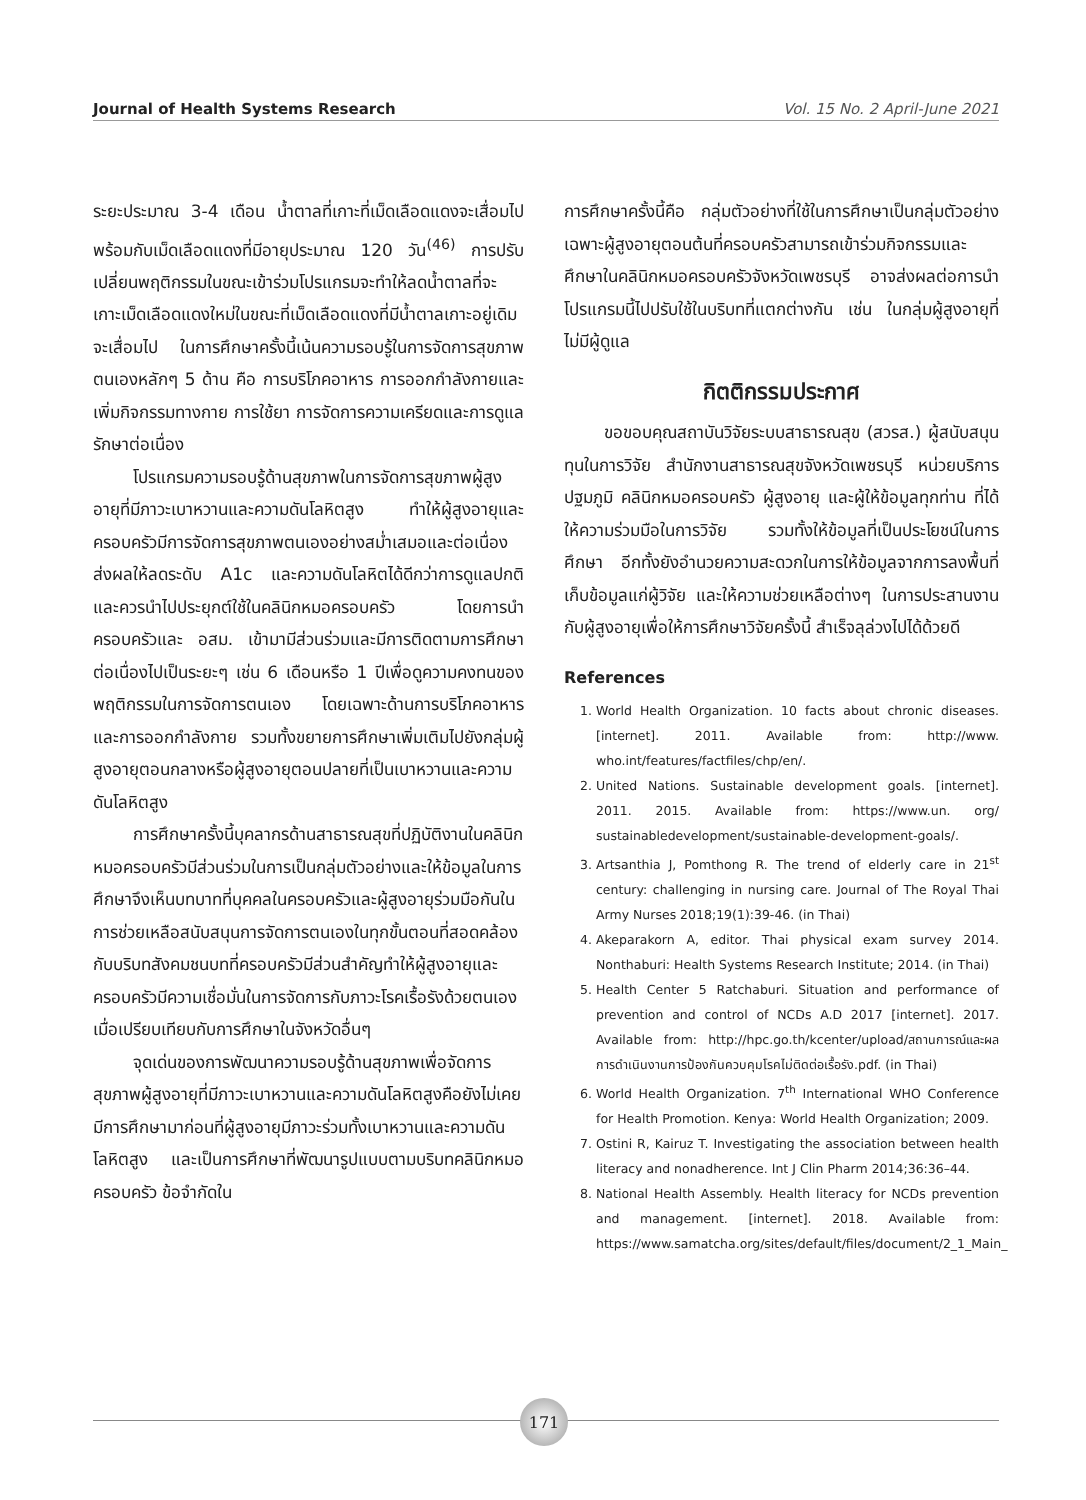Journal of Health Systems Research Vol. 15 No. 2 April-June 2021
ระยะประมาณ 3-4 เดือน น้ำตาลที่เกาะที่เม็ดเลือดแดงจะเสื่อมไปพร้อมกับเม็ดเลือดแดงที่มีอายุประมาณ 120 วัน<sup>(46)</sup> การปรับเปลี่ยนพฤติกรรมในขณะเข้าร่วมโปรแกรมจะทำให้ลดน้ำตาลที่จะเกาะเม็ดเลือดแดงใหม่ในขณะที่เม็ดเลือดแดงที่มีน้ำตาลเกาะอยู่เดิมจะเสื่อมไป ในการศึกษาครั้งนี้เน้นความรอบรู้ในการจัดการสุขภาพตนเองหลักๆ 5 ด้าน คือ การบริโภคอาหาร การออกกำลังกายและเพิ่มกิจกรรมทางกาย การใช้ยา การจัดการความเครียดและการดูแลรักษาต่อเนื่อง
โปรแกรมความรอบรู้ด้านสุขภาพในการจัดการสุขภาพผู้สูงอายุที่มีภาวะเบาหวานและความดันโลหิตสูง ทำให้ผู้สูงอายุและครอบครัวมีการจัดการสุขภาพตนเองอย่างสม่ำเสมอและต่อเนื่อง ส่งผลให้ลดระดับ A1c และความดันโลหิตได้ดีกว่าการดูแลปกติ และควรนำไปประยุกต์ใช้ในคลินิกหมอครอบครัว โดยการนำครอบครัวและ อสม. เข้ามามีส่วนร่วมและมีการติดตามการศึกษาต่อเนื่องไปเป็นระยะๆ เช่น 6 เดือนหรือ 1 ปีเพื่อดูความคงทนของพฤติกรรมในการจัดการตนเอง โดยเฉพาะด้านการบริโภคอาหารและการออกกำลังกาย รวมทั้งขยายการศึกษาเพิ่มเติมไปยังกลุ่มผู้สูงอายุตอนกลางหรือผู้สูงอายุตอนปลายที่เป็นเบาหวานและความดันโลหิตสูง
การศึกษาครั้งนี้บุคลากรด้านสาธารณสุขที่ปฏิบัติงานในคลินิกหมอครอบครัวมีส่วนร่วมในการเป็นกลุ่มตัวอย่างและให้ข้อมูลในการศึกษาจึงเห็นบทบาทที่บุคคลในครอบครัวและผู้สูงอายุร่วมมือกันในการช่วยเหลือสนับสนุนการจัดการตนเองในทุกขั้นตอนที่สอดคล้องกับบริบทสังคมชนบทที่ครอบครัวมีส่วนสำคัญทำให้ผู้สูงอายุและครอบครัวมีความเชื่อมั่นในการจัดการกับภาวะโรคเรื้อรังด้วยตนเองเมื่อเปรียบเทียบกับการศึกษาในจังหวัดอื่นๆ
จุดเด่นของการพัฒนาความรอบรู้ด้านสุขภาพเพื่อจัดการสุขภาพผู้สูงอายุที่มีภาวะเบาหวานและความดันโลหิตสูงคือยังไม่เคยมีการศึกษามาก่อนที่ผู้สูงอายุมีภาวะร่วมทั้งเบาหวานและความดันโลหิตสูง และเป็นการศึกษาที่พัฒนารูปแบบตามบริบทคลินิกหมอครอบครัว ข้อจำกัดใน
การศึกษาครั้งนี้คือ กลุ่มตัวอย่างที่ใช้ในการศึกษาเป็นกลุ่มตัวอย่างเฉพาะผู้สูงอายุตอนต้นที่ครอบครัวสามารถเข้าร่วมกิจกรรมและศึกษาในคลินิกหมอครอบครัวจังหวัดเพชรบุรี อาจส่งผลต่อการนำโปรแกรมนี้ไปปรับใช้ในบริบทที่แตกต่างกัน เช่น ในกลุ่มผู้สูงอายุที่ไม่มีผู้ดูแล
กิตติกรรมประกาศ
ขอขอบคุณสถาบันวิจัยระบบสาธารณสุข (สวรส.) ผู้สนับสนุนทุนในการวิจัย สำนักงานสาธารณสุขจังหวัดเพชรบุรี หน่วยบริการปฐมภูมิ คลินิกหมอครอบครัว ผู้สูงอายุ และผู้ให้ข้อมูลทุกท่าน ที่ได้ให้ความร่วมมือในการวิจัย รวมทั้งให้ข้อมูลที่เป็นประโยชน์ในการศึกษา อีกทั้งยังอำนวยความสะดวกในการให้ข้อมูลจากการลงพื้นที่เก็บข้อมูลแก่ผู้วิจัย และให้ความช่วยเหลือต่างๆ ในการประสานงานกับผู้สูงอายุเพื่อให้การศึกษาวิจัยครั้งนี้ สำเร็จลุล่วงไปได้ด้วยดี
References
1. World Health Organization. 10 facts about chronic diseases. [internet]. 2011. Available from: http://www. who.int/features/factfiles/chp/en/.
2. United Nations. Sustainable development goals. [internet]. 2011. 2015. Available from: https://www.un. org/ sustainabledevelopment/sustainable-development-goals/.
3. Artsanthia J, Pomthong R. The trend of elderly care in 21<sup>st</sup> century: challenging in nursing care. Journal of The Royal Thai Army Nurses 2018;19(1):39-46. (in Thai)
4. Akeparakorn A, editor. Thai physical exam survey 2014. Nonthaburi: Health Systems Research Institute; 2014. (in Thai)
5. Health Center 5 Ratchaburi. Situation and performance of prevention and control of NCDs A.D 2017 [internet]. 2017. Available from: http://hpc.go.th/kcenter/upload/สถานการณ์และผลการดำเนินงานการป้องกันควบคุมโรคไม่ติดต่อเรื้อรัง.pdf. (in Thai)
6. World Health Organization. 7<sup>th</sup> International WHO Conference for Health Promotion. Kenya: World Health Organization; 2009.
7. Ostini R, Kairuz T. Investigating the association between health literacy and nonadherence. Int J Clin Pharm 2014;36:36–44.
8. National Health Assembly. Health literacy for NCDs prevention and management. [internet]. 2018. Available from: https://www.samatcha.org/sites/default/files/document/2_1_Main_
171